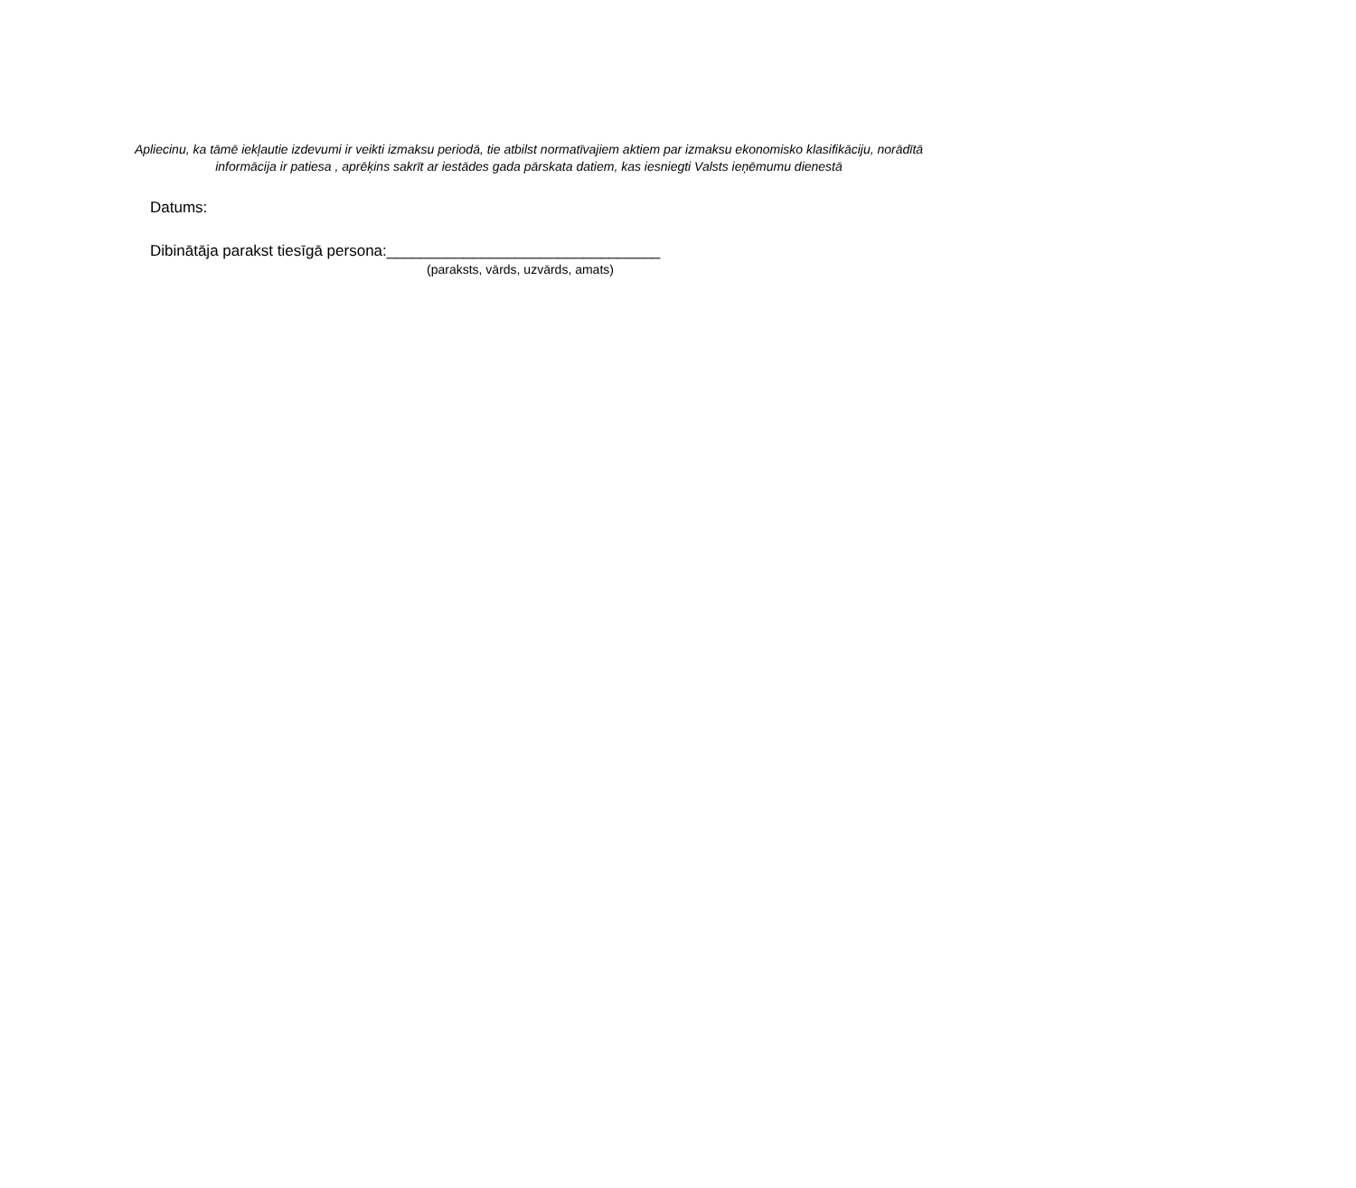Apliecinu, ka tāmē iekļautie izdevumi ir veikti izmaksu periodā, tie atbilst normatīvajiem aktiem par izmaksu ekonomisko klasifikāciju, norādītā
informācija ir patiesa , aprēķins sakrīt ar iestādes gada pārskata datiem, kas iesniegti Valsts ieņēmumu dienestā
Datums:
Dibinātāja parakst tiesīgā persona:________________________________
(paraksts, vārds, uzvārds, amats)